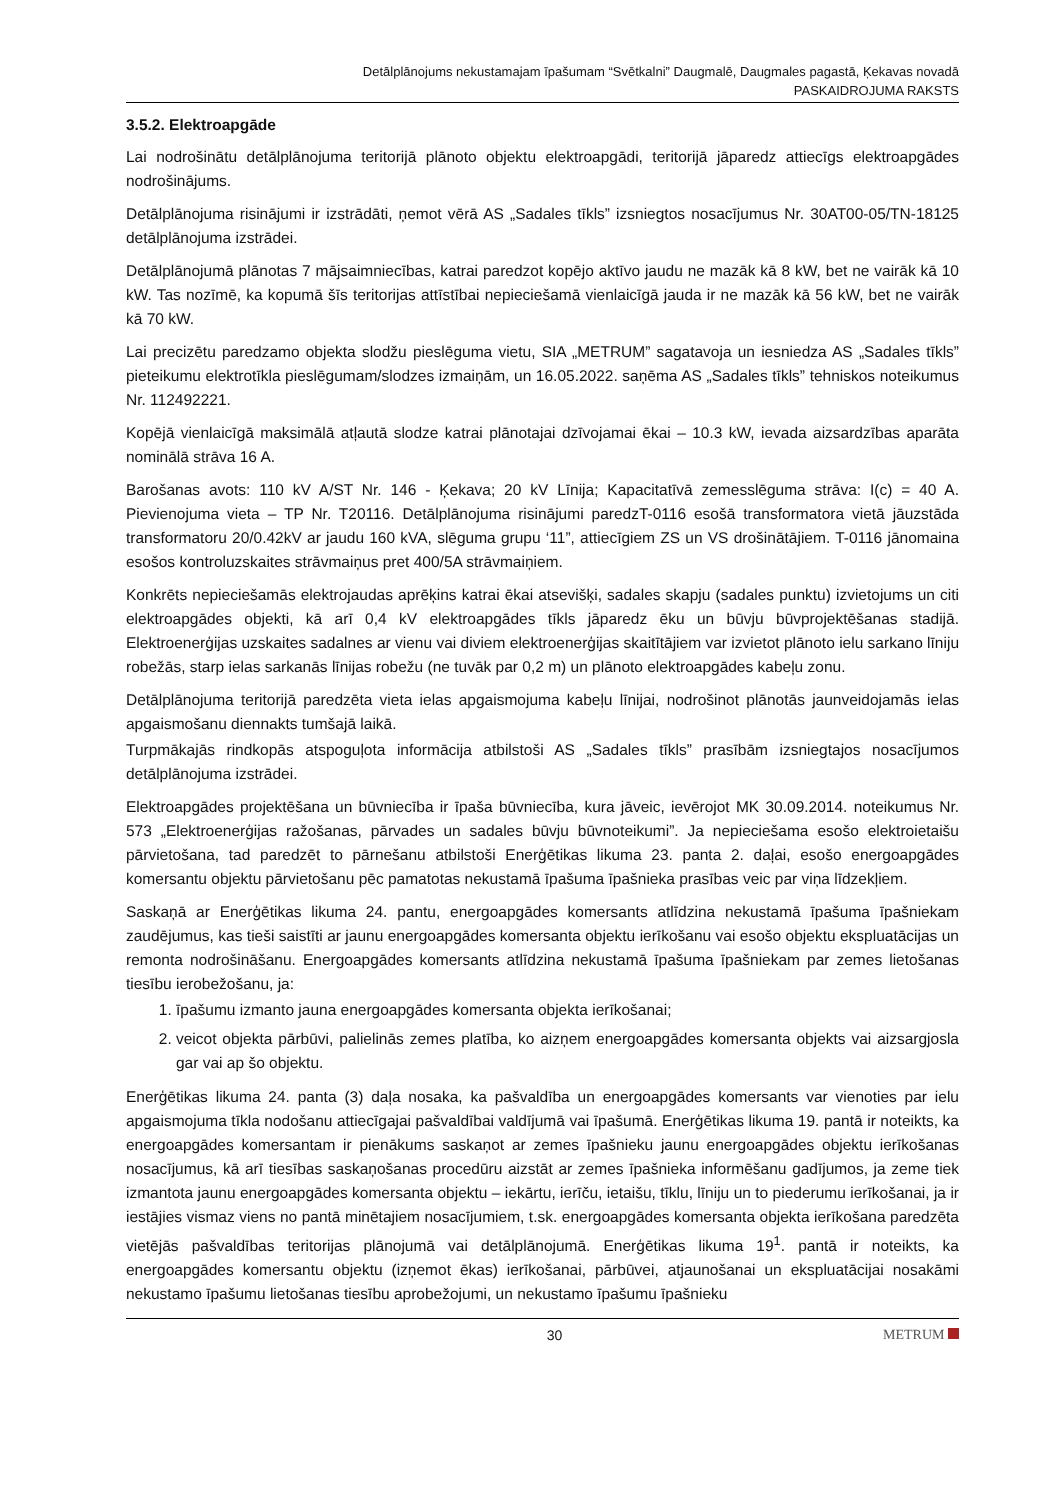Detālplānojums nekustamajam īpašumam “Svētkalni” Daugmalē, Daugmales pagastā, Ķekavas novadā
PASKAIDROJUMA RAKSTS
3.5.2. Elektroapgāde
Lai nodrošinātu detālplānojuma teritorijā plānoto objektu elektroapgādi, teritorijā jāparedz attiecīgs elektroapgādes nodrošinājums.
Detālplānojuma risinājumi ir izstrādāti, ņemot vērā AS „Sadales tīkls” izsniegtos nosacījumus Nr. 30AT00-05/TN-18125 detālplānojuma izstrādei.
Detālplānojumā plānotas 7 mājsaimniecības, katrai paredzot kopējo aktīvo jaudu ne mazāk kā 8 kW, bet ne vairāk kā 10 kW. Tas nozīmē, ka kopumā šīs teritorijas attīstībai nepieciešamā vienlaicīgā jauda ir ne mazāk kā 56 kW, bet ne vairāk kā 70 kW.
Lai precizētu paredzamo objekta slodžu pieslēguma vietu, SIA „METRUM” sagatavoja un iesniedza AS „Sadales tīkls” pieteikumu elektrotīkla pieslēgumam/slodzes izmaiņām, un 16.05.2022. saņēma AS „Sadales tīkls” tehniskos noteikumus Nr. 112492221.
Kopējā vienlaicīgā maksimālā atļautā slodze katrai plānotajai dzīvojamai ēkai – 10.3 kW, ievada aizsardzības aparāta nominālā strāva 16 A.
Barošanas avots: 110 kV A/ST Nr. 146 - Ķekava; 20 kV Līnija; Kapacitatīvā zemesslēguma strāva: I(c) = 40 A. Pievienojuma vieta – TP Nr. T20116. Detālplānojuma risinājumi paredzT-0116 esošā transformatora vietā jāuzstāda transformatoru 20/0.42kV ar jaudu 160 kVA, slēguma grupu ‘11”, attiecīgiem ZS un VS drošinātājiem. T-0116 jānomaina esošos kontroluzskaites strāvmaiņus pret 400/5A strāvmaiņiem.
Konkrēts nepieciešamās elektrojaudas aprēķins katrai ēkai atsevišķi, sadales skapju (sadales punktu) izvietojums un citi elektroapgādes objekti, kā arī 0,4 kV elektroapgādes tīkls jāparedz ēku un būvju būvprojektēšanas stadijā. Elektroenerģijas uzskaites sadalnes ar vienu vai diviem elektroenerģijas skaitītājiem var izvietot plānoto ielu sarkano līniju robežās, starp ielas sarkanās līnijas robežu (ne tuvāk par 0,2 m) un plānoto elektroapgādes kabeļu zonu.
Detālplānojuma teritorijā paredzēta vieta ielas apgaismojuma kabeļu līnijai, nodrošinot plānotās jaunveidojamās ielas apgaismošanu diennakts tumšajā laikā.
Turpmākajās rindkopās atspoguļota informācija atbilstoši AS „Sadales tīkls” prasībām izsniegtajos nosacījumos detālplānojuma izstrādei.
Elektroapgādes projektēšana un būvniecība ir īpaša būvniecība, kura jāveic, ievērojot MK 30.09.2014. noteikumus Nr. 573 „Elektroenerģijas ražošanas, pārvades un sadales būvju būvnoteikumi”. Ja nepieciešama esošo elektroietaišu pārvietošana, tad paredzēt to pārnešanu atbilstoši Enerģētikas likuma 23. panta 2. daļai, esošo energoapgādes komersantu objektu pārvietošanu pēc pamatotas nekustamā īpašuma īpašnieka prasības veic par viņa līdzekļiem.
Saskaņā ar Enerģētikas likuma 24. pantu, energoapgādes komersants atlīdzina nekustamā īpašuma īpašniekam zaudējumus, kas tieši saistīti ar jaunu energoapgādes komersanta objektu ierīkošanu vai esošo objektu ekspluatācijas un remonta nodrošināšanu. Energoapgādes komersants atlīdzina nekustamā īpašuma īpašniekam par zemes lietošanas tiesību ierobežošanu, ja:
1. īpašumu izmanto jauna energoapgādes komersanta objekta ierīkošanai;
2. veicot objekta pārbūvi, palielinās zemes platība, ko aizņem energoapgādes komersanta objekts vai aizsargjosla gar vai ap šo objektu.
Enerģētikas likuma 24. panta (3) daļa nosaka, ka pašvaldība un energoapgādes komersants var vienoties par ielu apgaismojuma tīkla nodošanu attiecīgajai pašvaldībai valdījumā vai īpašumā. Enerģētikas likuma 19. pantā ir noteikts, ka energoapgādes komersantam ir pienākums saskaņot ar zemes īpašnieku jaunu energoapgādes objektu ierīkošanas nosacījumus, kā arī tiesības saskaņošanas procedūru aizstāt ar zemes īpašnieka informēšanu gadījumos, ja zeme tiek izmantota jaunu energoapgādes komersanta objektu – iekārtu, ierīču, ietaišu, tīklu, līniju un to piederumu ierīkošanai, ja ir iestājies vismaz viens no pantā minētajiem nosacījumiem, t.sk. energoapgādes komersanta objekta ierīkošana paredzēta vietējās pašvaldības teritorijas plānojumā vai detālplānojumā. Enerģētikas likuma 19<sup>1</sup>. pantā ir noteikts, ka energoapgādes komersantu objektu (izņemot ēkas) ierīkošanai, pārbūvei, atjaunošanai un ekspluatācijai nosakāmi nekustamo īpašumu lietošanas tiesību aprobežojumi, un nekustamo īpašumu īpašnieku
30 METRUM